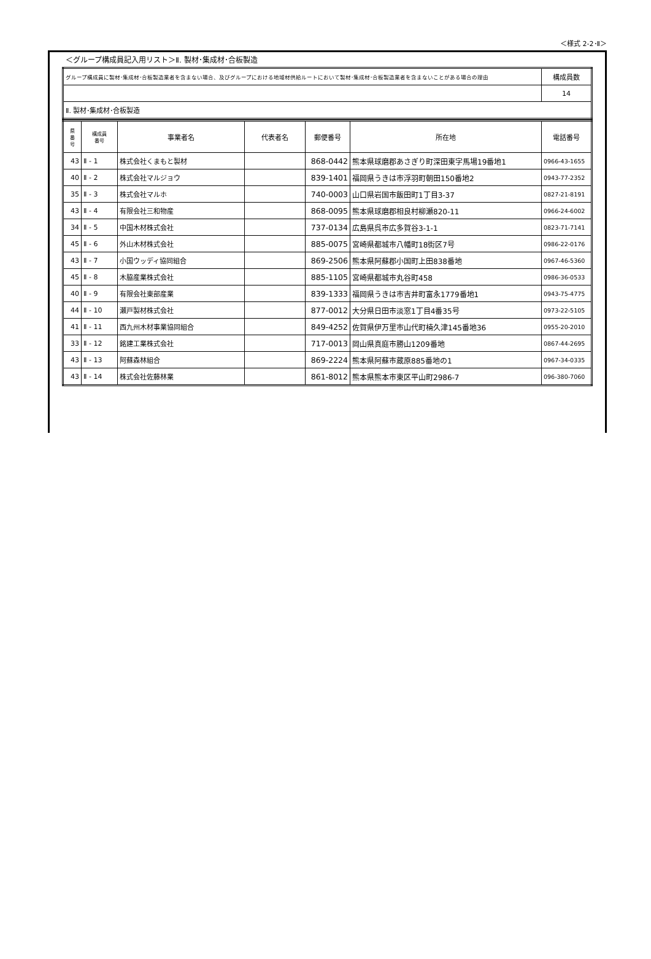＜様式 2-2･Ⅱ＞
＜グループ構成員記入用リスト＞Ⅱ. 製材･集成材･合板製造
| グループ構成員に製材･集成材･合板製造業者を含まない場合、及びグループにおける地域材供給ルートにおいて製材･集成材･合板製造業者を含まないことがある場合の理由 | 構成員数 |
| | 14 |
| Ⅱ. 製材･集成材･合板製造 | |
| 県 番 号 | 構成員 番号 | 事業者名 | 代表者名 | 郵便番号 | 所在地 | 電話番号 |
| --- | --- | --- | --- | --- | --- | --- |
| 43 | Ⅱ - 1 | 株式会社くまもと製材 | | 868-0442 | 熊本県球磨郡あさぎり町深田東字馬場19番地1 | 0966-43-1655 |
| 40 | Ⅱ - 2 | 株式会社マルジョウ | | 839-1401 | 福岡県うきは市浮羽町朝田150番地2 | 0943-77-2352 |
| 35 | Ⅱ - 3 | 株式会社マルホ | | 740-0003 | 山口県岩国市飯田町1丁目3-37 | 0827-21-8191 |
| 43 | Ⅱ - 4 | 有限会社三和物産 | | 868-0095 | 熊本県球磨郡相良村柳瀬820-11 | 0966-24-6002 |
| 34 | Ⅱ - 5 | 中国木材株式会社 | | 737-0134 | 広島県呉市広多賀谷3-1-1 | 0823-71-7141 |
| 45 | Ⅱ - 6 | 外山木材株式会社 | | 885-0075 | 宮崎県都城市八幡町18街区7号 | 0986-22-0176 |
| 43 | Ⅱ - 7 | 小国ウッディ協同組合 | | 869-2506 | 熊本県阿蘇郡小国町上田838番地 | 0967-46-5360 |
| 45 | Ⅱ - 8 | 木脇産業株式会社 | | 885-1105 | 宮崎県都城市丸谷町458 | 0986-36-0533 |
| 40 | Ⅱ - 9 | 有限会社東部産業 | | 839-1333 | 福岡県うきは市吉井町富永1779番地1 | 0943-75-4775 |
| 44 | Ⅱ - 10 | 瀬戸製材株式会社 | | 877-0012 | 大分県日田市淡窓1丁目4番35号 | 0973-22-5105 |
| 41 | Ⅱ - 11 | 西九州木材事業協同組合 | | 849-4252 | 佐賀県伊万里市山代町楠久津145番地36 | 0955-20-2010 |
| 33 | Ⅱ - 12 | 銘建工業株式会社 | | 717-0013 | 岡山県真庭市勝山1209番地 | 0867-44-2695 |
| 43 | Ⅱ - 13 | 阿蘇森林組合 | | 869-2224 | 熊本県阿蘇市蔵原885番地の1 | 0967-34-0335 |
| 43 | Ⅱ - 14 | 株式会社佐藤林業 | | 861-8012 | 熊本県熊本市東区平山町2986-7 | 096-380-7060 |